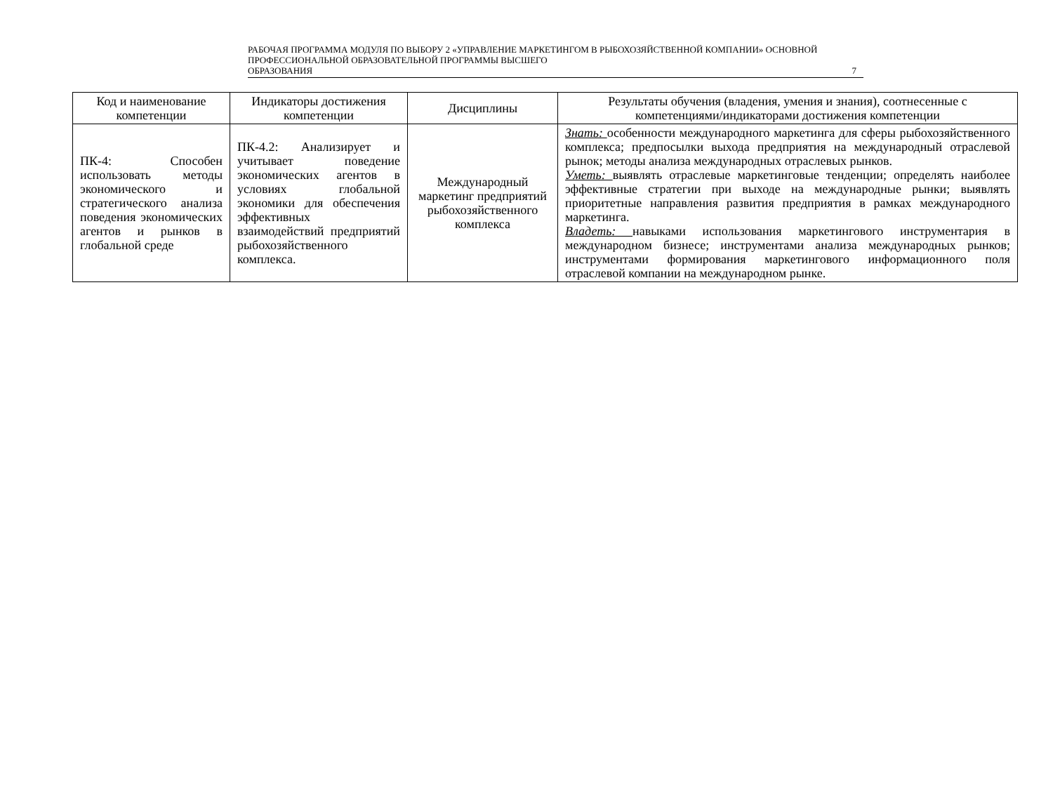РАБОЧАЯ ПРОГРАММА МОДУЛЯ ПО ВЫБОРУ 2 «УПРАВЛЕНИЕ МАРКЕТИНГОМ В РЫБОХОЗЯЙСТВЕННОЙ КОМПАНИИ» ОСНОВНОЙ ПРОФЕССИОНАЛЬНОЙ ОБРАЗОВАТЕЛЬНОЙ ПРОГРАММЫ ВЫСШЕГО
ОБРАЗОВАНИЯ 7
| Код и наименование компетенции | Индикаторы достижения компетенции | Дисциплины | Результаты обучения (владения, умения и знания), соотнесенные с компетенциями/индикаторами достижения компетенции |
| --- | --- | --- | --- |
| ПК-4: Способен использовать методы экономического и стратегического анализа поведения экономических агентов и рынков в глобальной среде | ПК-4.2: Анализирует и учитывает поведение экономических агентов в условиях глобальной экономики для обеспечения эффективных взаимодействий предприятий рыбохозяйственного комплекса. | Международный маркетинг предприятий рыбохозяйственного комплекса | Знать: особенности международного маркетинга для сферы рыбохозяйственного комплекса; предпосылки выхода предприятия на международный отраслевой рынок; методы анализа международных отраслевых рынков. Уметь: выявлять отраслевые маркетинговые тенденции; определять наиболее эффективные стратегии при выходе на международные рынки; выявлять приоритетные направления развития предприятия в рамках международного маркетинга. Владеть: навыками использования маркетингового инструментария в международном бизнесе; инструментами анализа международных рынков; инструментами формирования маркетингового информационного поля отраслевой компании на международном рынке. |